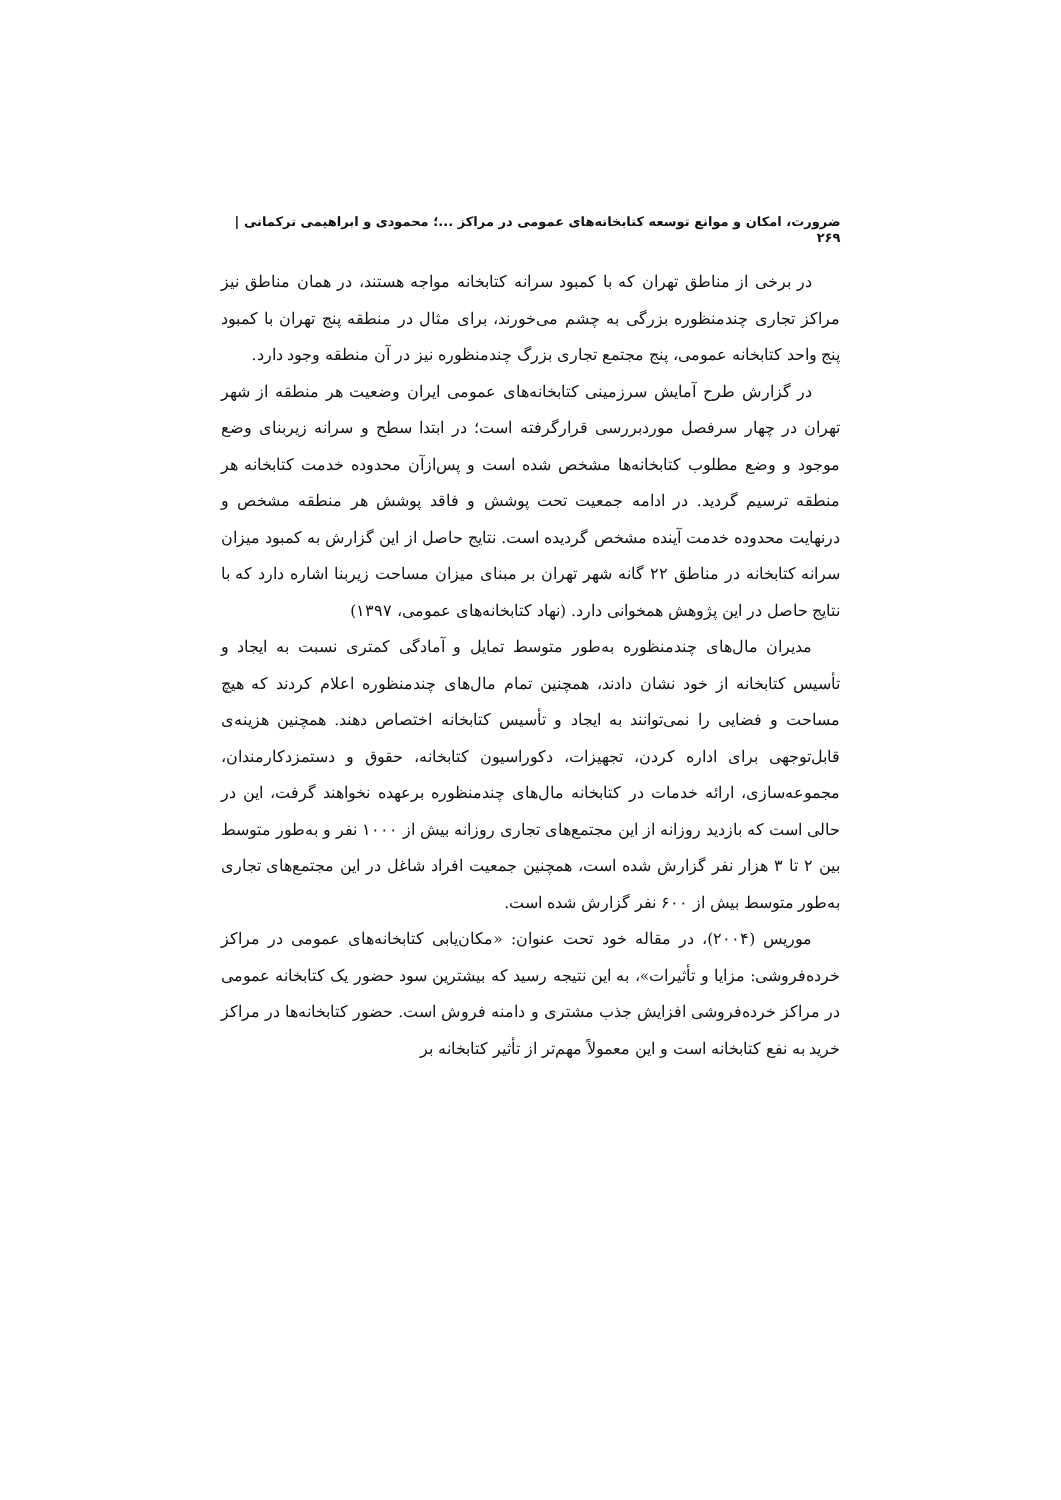ضرورت، امکان و موانع توسعه کتابخانه‌های عمومی در مراکز ...؛ محمودی و ابراهیمی ترکمانی |
۲۶۹
در برخی از مناطق تهران که با کمبود سرانه کتابخانه مواجه هستند، در همان مناطق نیز مراکز تجاری چندمنظوره بزرگی به چشم می‌خورند، برای مثال در منطقه پنج تهران با کمبود پنج واحد کتابخانه عمومی، پنج مجتمع تجاری بزرگ چندمنظوره نیز در آن منطقه وجود دارد.
در گزارش طرح آمایش سرزمینی کتابخانه‌های عمومی ایران وضعیت هر منطقه از شهر تهران در چهار سرفصل موردبررسی قرارگرفته است؛ در ابتدا سطح و سرانه زیربنای وضع موجود و وضع مطلوب کتابخانه‌ها مشخص شده است و پس‌ازآن محدوده خدمت کتابخانه هر منطقه ترسیم گردید. در ادامه جمعیت تحت پوشش و فاقد پوشش هر منطقه مشخص و درنهایت محدوده خدمت آینده مشخص گردیده است. نتایج حاصل از این گزارش به کمبود میزان سرانه کتابخانه در مناطق ۲۲ گانه شهر تهران بر مبنای میزان مساحت زیربنا اشاره دارد که با نتایج حاصل در این پژوهش همخوانی دارد. (نهاد کتابخانه‌های عمومی، ۱۳۹۷)
مدیران مال‌های چندمنظوره به‌طور متوسط تمایل و آمادگی کمتری نسبت به ایجاد و تأسیس کتابخانه از خود نشان دادند، همچنین تمام مال‌های چندمنظوره اعلام کردند که هیچ مساحت و فضایی را نمی‌توانند به ایجاد و تأسیس کتابخانه اختصاص دهند. همچنین هزینه‌ی قابل‌توجهی برای اداره کردن، تجهیزات، دکوراسیون کتابخانه، حقوق و دستمزدکارمندان، مجموعه‌سازی، ارائه خدمات در کتابخانه مال‌های چندمنظوره برعهده نخواهند گرفت، این در حالی است که بازدید روزانه از این مجتمع‌های تجاری روزانه بیش از ۱۰۰۰ نفر و به‌طور متوسط بین ۲ تا ۳ هزار نفر گزارش شده است، همچنین جمعیت افراد شاغل در این مجتمع‌های تجاری به‌طور متوسط بیش از ۶۰۰ نفر گزارش شده است.
موریس (۲۰۰۴)، در مقاله خود تحت عنوان: «مکان‌یابی کتابخانه‌های عمومی در مراکز خرده‌فروشی: مزایا و تأثیرات»، به این نتیجه رسید که بیشترین سود حضور یک کتابخانه عمومی در مراکز خرده‌فروشی افزایش جذب مشتری و دامنه فروش است. حضور کتابخانه‌ها در مراکز خرید به نفع کتابخانه است و این معمولاً مهم‌تر از تأثیر کتابخانه بر